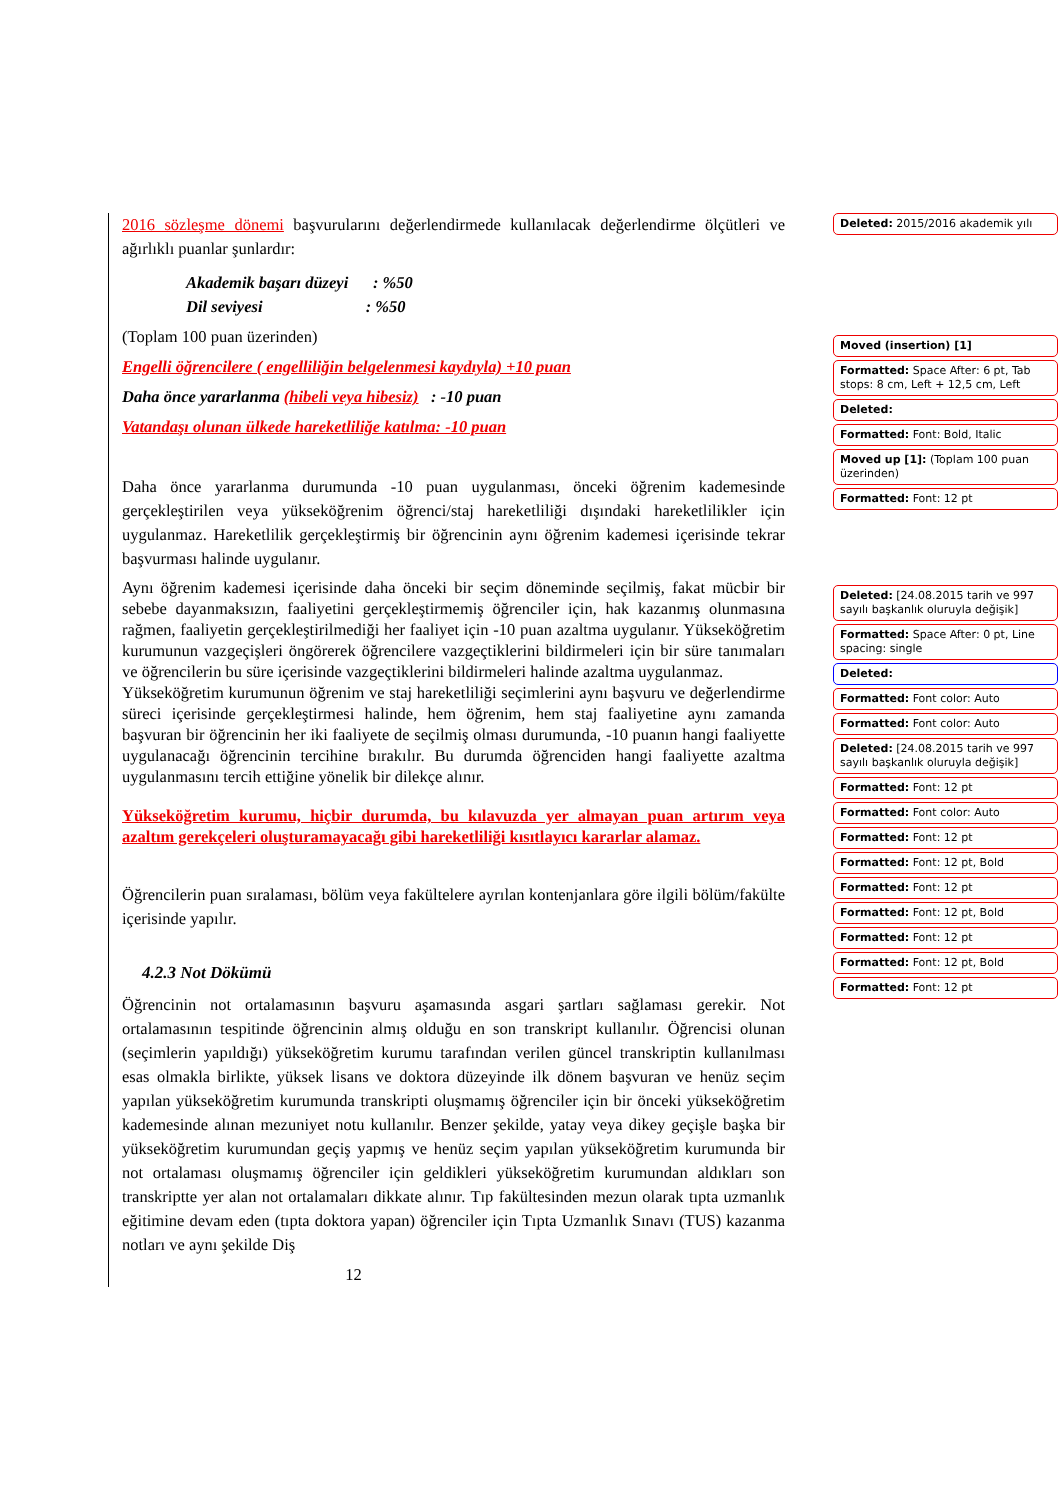2016 sözleşme dönemi başvurularını değerlendirmede kullanılacak değerlendirme ölçütleri ve ağırlıklı puanlar şunlardır:
Akademik başarı düzeyi : %50
Dil seviyesi : %50
(Toplam 100 puan üzerinden)
Engelli öğrencilere ( engelliliğin belgelenmesi kaydıyla) +10 puan
Daha önce yararlanma (hibeli veya hibesiz) : -10 puan
Vatandaşı olunan ülkede hareketliliğe katılma: -10 puan
Daha önce yararlanma durumunda -10 puan uygulanması, önceki öğrenim kademesinde gerçekleştirilen veya yükseköğrenim öğrenci/staj hareketliliği dışındaki hareketlilikler için uygulanmaz. Hareketlilik gerçekleştirmiş bir öğrencinin aynı öğrenim kademesi içerisinde tekrar başvurması halinde uygulanır.
Aynı öğrenim kademesi içerisinde daha önceki bir seçim döneminde seçilmiş, fakat mücbir bir sebebe dayanmaksızın, faaliyetini gerçekleştirmemiş öğrenciler için, hak kazanmış olunmasına rağmen, faaliyetin gerçekleştirilmediği her faaliyet için -10 puan azaltma uygulanır. Yükseköğretim kurumunun vazgeçişleri öngörerek öğrencilere vazgeçtiklerini bildirmeleri için bir süre tanımaları ve öğrencilerin bu süre içerisinde vazgeçtiklerini bildirmeleri halinde azaltma uygulanmaz.
Yükseköğretim kurumunun öğrenim ve staj hareketliliği seçimlerini aynı başvuru ve değerlendirme süreci içerisinde gerçekleştirmesi halinde, hem öğrenim, hem staj faaliyetine aynı zamanda başvuran bir öğrencinin her iki faaliyete de seçilmiş olması durumunda, -10 puanın hangi faaliyette uygulanacağı öğrencinin tercihine bırakılır. Bu durumda öğrenciden hangi faaliyette azaltma uygulanmasını tercih ettiğine yönelik bir dilekçe alınır.
Yükseköğretim kurumu, hiçbir durumda, bu kılavuzda yer almayan puan artırım veya azaltım gerekçeleri oluşturamayacağı gibi hareketliliği kısıtlayıcı kararlar alamaz.
Öğrencilerin puan sıralaması, bölüm veya fakültelere ayrılan kontenjanlara göre ilgili bölüm/fakülte içerisinde yapılır.
4.2.3 Not Dökümü
Öğrencinin not ortalamasının başvuru aşamasında asgari şartları sağlaması gerekir. Not ortalamasının tespitinde öğrencinin almış olduğu en son transkript kullanılır. Öğrencisi olunan (seçimlerin yapıldığı) yükseköğretim kurumu tarafından verilen güncel transkriptin kullanılması esas olmakla birlikte, yüksek lisans ve doktora düzeyinde ilk dönem başvuran ve henüz seçim yapılan yükseköğretim kurumunda transkripti oluşmamış öğrenciler için bir önceki yükseköğretim kademesinde alınan mezuniyet notu kullanılır. Benzer şekilde, yatay veya dikey geçişle başka bir yükseköğretim kurumundan geçiş yapmış ve henüz seçim yapılan yükseköğretim kurumunda bir not ortalaması oluşmamış öğrenciler için geldikleri yükseköğretim kurumundan aldıkları son transkriptte yer alan not ortalamaları dikkate alınır. Tıp fakültesinden mezun olarak tıpta uzmanlık eğitimine devam eden (tıpta doktora yapan) öğrenciler için Tıpta Uzmanlık Sınavı (TUS) kazanma notları ve aynı şekilde Diş
12
Deleted: 2015/2016 akademik yılı
Moved (insertion) [1]
Formatted: Space After: 6 pt, Tab stops: 8 cm, Left + 12,5 cm, Left
Deleted:
Formatted: Font: Bold, Italic
Moved up [1]: (Toplam 100 puan üzerinden)
Formatted: Font: 12 pt
Deleted: [24.08.2015 tarih ve 997 sayılı başkanlık oluruyla değişik]
Formatted: Space After: 0 pt, Line spacing: single
Deleted:
Formatted: Font color: Auto
Formatted: Font color: Auto
Deleted: [24.08.2015 tarih ve 997 sayılı başkanlık oluruyla değişik]
Formatted: Font: 12 pt
Formatted: Font color: Auto
Formatted: Font: 12 pt
Formatted: Font: 12 pt, Bold
Formatted: Font: 12 pt
Formatted: Font: 12 pt, Bold
Formatted: Font: 12 pt
Formatted: Font: 12 pt, Bold
Formatted: Font: 12 pt